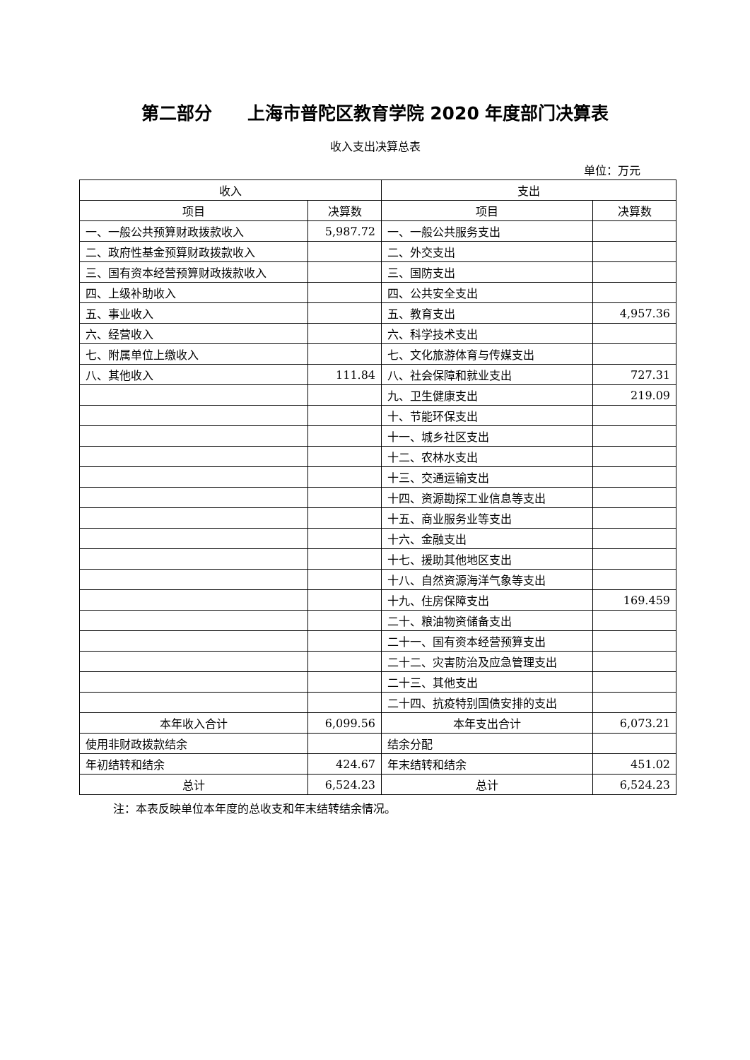第二部分　　上海市普陀区教育学院 2020 年度部门决算表
收入支出决算总表
单位：万元
| 收入 | | 支出 | |
| --- | --- | --- | --- |
| 项目 | 决算数 | 项目 | 决算数 |
| 一、一般公共预算财政拨款收入 | 5,987.72 | 一、一般公共服务支出 | |
| 二、政府性基金预算财政拨款收入 | | 二、外交支出 | |
| 三、国有资本经营预算财政拨款收入 | | 三、国防支出 | |
| 四、上级补助收入 | | 四、公共安全支出 | |
| 五、事业收入 | | 五、教育支出 | 4,957.36 |
| 六、经营收入 | | 六、科学技术支出 | |
| 七、附属单位上缴收入 | | 七、文化旅游体育与传媒支出 | |
| 八、其他收入 | 111.84 | 八、社会保障和就业支出 | 727.31 |
| | | 九、卫生健康支出 | 219.09 |
| | | 十、节能环保支出 | |
| | | 十一、城乡社区支出 | |
| | | 十二、农林水支出 | |
| | | 十三、交通运输支出 | |
| | | 十四、资源勘探工业信息等支出 | |
| | | 十五、商业服务业等支出 | |
| | | 十六、金融支出 | |
| | | 十七、援助其他地区支出 | |
| | | 十八、自然资源海洋气象等支出 | |
| | | 十九、住房保障支出 | 169.459 |
| | | 二十、粮油物资储备支出 | |
| | | 二十一、国有资本经营预算支出 | |
| | | 二十二、灾害防治及应急管理支出 | |
| | | 二十三、其他支出 | |
| | | 二十四、抗疫特别国债安排的支出 | |
| 本年收入合计 | 6,099.56 | 本年支出合计 | 6,073.21 |
| 使用非财政拨款结余 | | 结余分配 | |
| 年初结转和结余 | 424.67 | 年末结转和结余 | 451.02 |
| 总计 | 6,524.23 | 总计 | 6,524.23 |
注：本表反映单位本年度的总收支和年末结转结余情况。